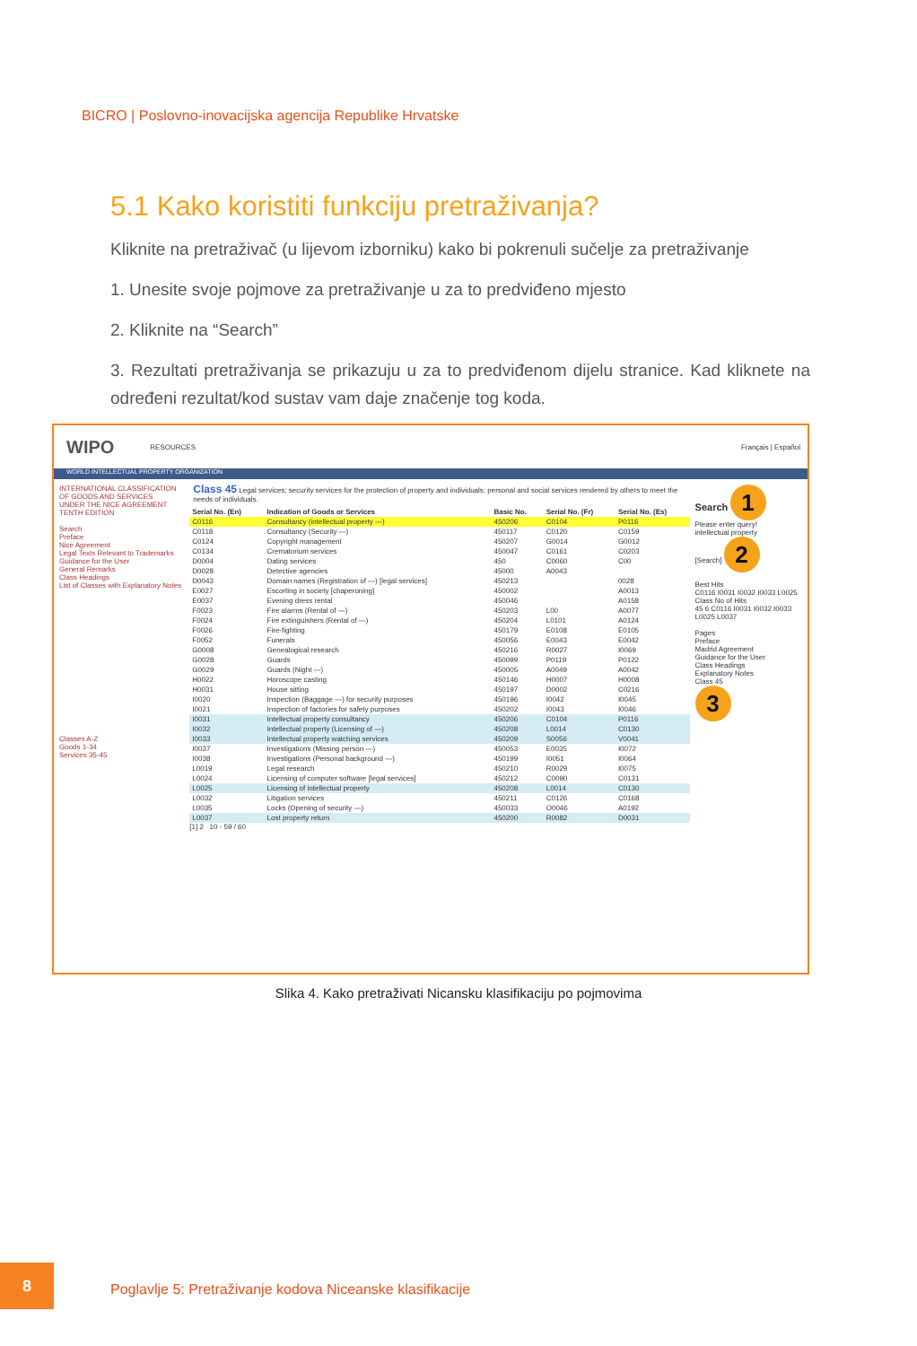BICRO | Poslovno-inovacijska agencija Republike Hrvatske
5.1 Kako koristiti funkciju pretraživanja?
Kliknite na pretraživač (u lijevom izborniku) kako bi pokrenuli sučelje za pretraživanje
1. Unesite svoje pojmove za pretraživanje u za to predviđeno mjesto
2. Kliknite na “Search”
3. Rezultati pretraživanja se prikazuju u za to predviđenom dijelu stranice. Kad kliknete na određeni rezultat/kod sustav vam daje značenje tog koda.
WIPO RESOURCES Français | Español
WORLD INTELLECTUAL PROPERTY ORGANIZATION
INTERNATIONAL CLASSIFICATION OF GOODS AND SERVICES
UNDER THE NICE AGREEMENT TENTH EDITION
Search
Preface
Nice Agreement
Legal Texts Relevant to Trademarks
Guidance for the User
General Remarks
Class Headings
List of Classes with Explanatory Notes
Classes A-Z
Goods 1-34
Services 35-45
Class 45 Legal services; security services for the protection of property and individuals; personal and social services rendered by others to meet the needs of individuals.
| Serial No. (En) | Indication of Goods or Services | Basic No. | Serial No. (Fr) | Serial No. (Es) |
| --- | --- | --- | --- | --- |
| C0116 | Consultancy (intellectual property —) | 450206 | C0104 | P0116 |
| C0118 | Consultancy (Security —) | 450117 | C0120 | C0159 |
| C0124 | Copyright management | 450207 | G0014 | G0012 |
| C0134 | Crematorium services | 450047 | C0161 | C0203 |
| D0004 | Dating services | 450 | C0060 | C00 |
| D0028 | Detective agencies | 45000 | A0043 | |
| D0043 | Domain names (Registration of —) [legal services] | 450213 | | 0028 |
| E0027 | Escorting in society [chaperoning] | 450002 | | A0013 |
| E0037 | Evening dress rental | 450046 | | A0158 |
| F0023 | Fire alarms (Rental of —) | 450203 | L00 | A0077 |
| F0024 | Fire extinguishers (Rental of —) | 450204 | L0101 | A0124 |
| F0026 | Fire-fighting | 450179 | E0108 | E0105 |
| F0052 | Funerals | 450056 | E0043 | E0042 |
| G0008 | Genealogical research | 450216 | R0027 | I0069 |
| G0028 | Guards | 450099 | P0119 | P0122 |
| G0029 | Guards (Night —) | 450005 | A0049 | A0042 |
| H0022 | Horoscope casting | 450146 | H0007 | H0008 |
| H0031 | House sitting | 450197 | D0002 | C0216 |
| I0020 | Inspection (Baggage —) for security purposes | 450196 | I0042 | I0045 |
| I0021 | Inspection of factories for safety purposes | 450202 | I0043 | I0046 |
| I0031 | Intellectual property consultancy | 450206 | C0104 | P0116 |
| I0032 | Intellectual property (Licensing of —) | 450208 | L0014 | C0130 |
| I0033 | Intellectual property watching services | 450209 | S0056 | V0041 |
| I0037 | Investigations (Missing person —) | 450053 | E0035 | I0072 |
| I0038 | Investigations (Personal background —) | 450199 | I0051 | I0064 |
| L0019 | Legal research | 450210 | R0029 | I0075 |
| L0024 | Licensing of computer software [legal services] | 450212 | C0090 | C0131 |
| L0025 | Licensing of intellectual property | 450208 | L0014 | C0130 |
| L0032 | Litigation services | 450211 | C0126 | C0168 |
| L0035 | Locks (Opening of security —) | 450033 | O0046 | A0192 |
| L0037 | Lost property return | 450200 | R0082 | D0031 |
[1] 2 10 - 59 / 60
Search 1
Please enter query!
intellectual property
[Search] 2
Best Hits
C0116 I0031 I0032 I0033 L0025
Class No of Hits
45 6 C0116 I0031 I0032 I0033 L0025 L0037
Pages
Preface
Madrid Agreement
Guidance for the User
Class Headings
Explanatory Notes
Class 45
3
Slika 4. Kako pretraživati Nicansku klasifikaciju po pojmovima
8
Poglavlje 5: Pretraživanje kodova Niceanske klasifikacije